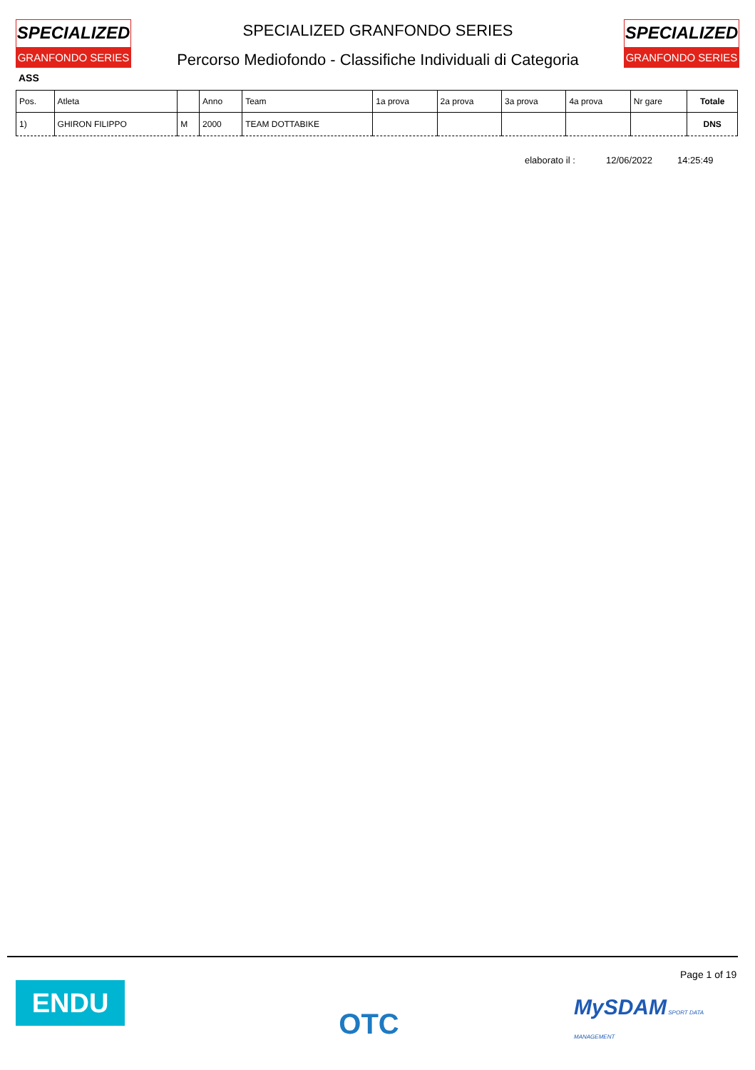SPECIALIZED
GRANFONDO SERIES
SPECIALIZED GRANFONDO SERIES
Percorso Mediofondo - Classifiche Individuali di Categoria
SPECIALIZED
GRANFONDO SERIES
ASS
| Pos. | Atleta | | Anno | Team | 1a prova | 2a prova | 3a prova | 4a prova | Nr gare | Totale |
| --- | --- | --- | --- | --- | --- | --- | --- | --- | --- | --- |
| 1) | GHIRON FILIPPO | M | 2000 | TEAM DOTTABIKE | | | | | | DNS |
elaborato il : 12/06/2022 14:25:49
Page 1 of 19
ENDU OTC
MySDAM SPORT DATA MANAGEMENT